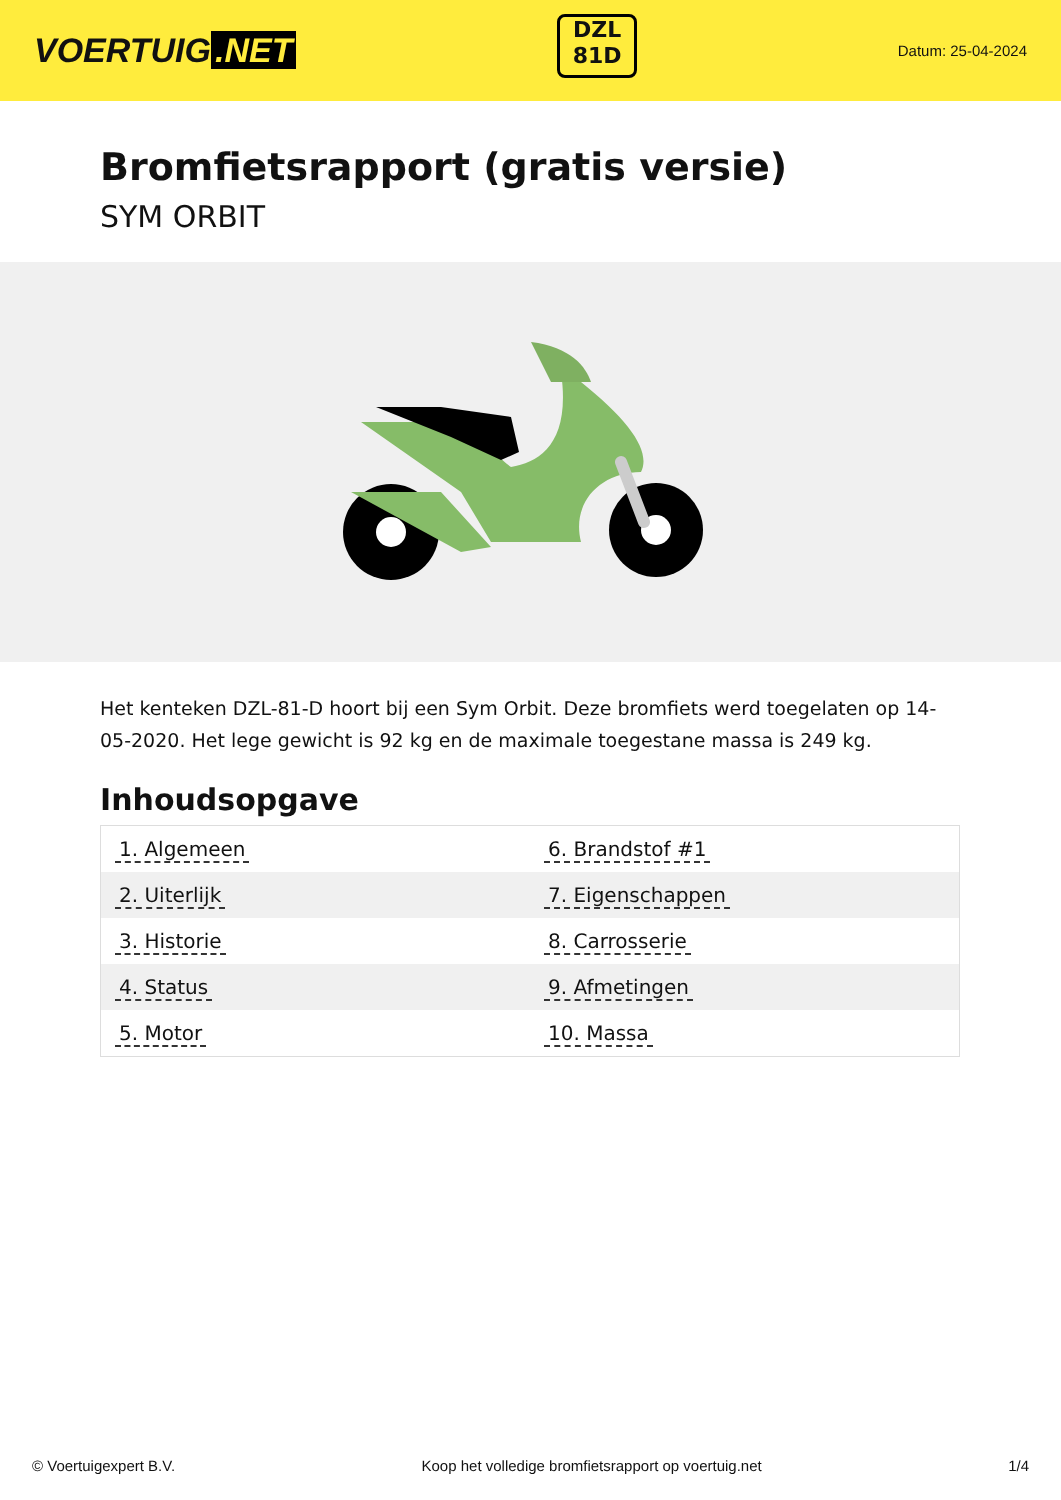VOERTUIG.NET
DZL
81D
Datum: 25-04-2024
Bromfietsrapport (gratis versie)
SYM ORBIT
Het kenteken DZL-81-D hoort bij een Sym Orbit. Deze bromfiets werd toegelaten op 14-05-2020. Het lege gewicht is 92 kg en de maximale toegestane massa is 249 kg.
Inhoudsopgave
| 1. Algemeen | 6. Brandstof #1 |
| 2. Uiterlijk | 7. Eigenschappen |
| 3. Historie | 8. Carrosserie |
| 4. Status | 9. Afmetingen |
| 5. Motor | 10. Massa |
© Voertuigexpert B.V. Koop het volledige bromfietsrapport op voertuig.net 1/4